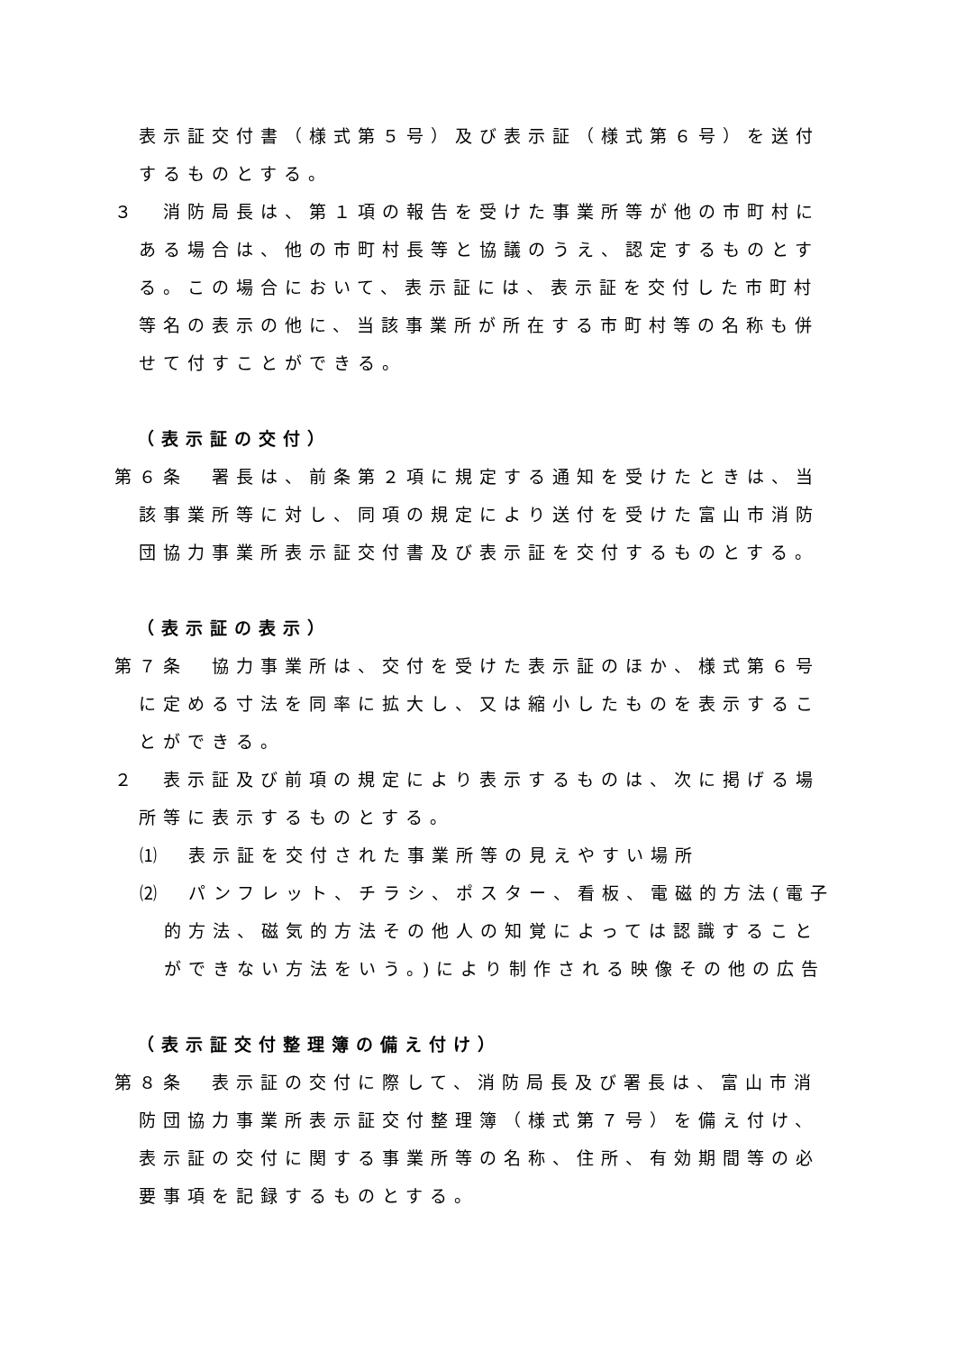表示証交付書（様式第５号）及び表示証（様式第６号）を送付するものとする。
３　消防局長は、第１項の報告を受けた事業所等が他の市町村にある場合は、他の市町村長等と協議のうえ、認定するものとする。この場合において、表示証には、表示証を交付した市町村等名の表示の他に、当該事業所が所在する市町村等の名称も併せて付すことができる。
（表示証の交付）
第６条　署長は、前条第２項に規定する通知を受けたときは、当該事業所等に対し、同項の規定により送付を受けた富山市消防団協力事業所表示証交付書及び表示証を交付するものとする。
（表示証の表示）
第７条　協力事業所は、交付を受けた表示証のほか、様式第６号に定める寸法を同率に拡大し、又は縮小したものを表示することができる。
２　表示証及び前項の規定により表示するものは、次に掲げる場所等に表示するものとする。
⑴　表示証を交付された事業所等の見えやすい場所
⑵　パンフレット、チラシ、ポスター、看板、電磁的方法(電子的方法、磁気的方法その他人の知覚によっては認識することができない方法をいう。)により制作される映像その他の広告
（表示証交付整理簿の備え付け）
第８条　表示証の交付に際して、消防局長及び署長は、富山市消防団協力事業所表示証交付整理簿（様式第７号）を備え付け、表示証の交付に関する事業所等の名称、住所、有効期間等の必要事項を記録するものとする。